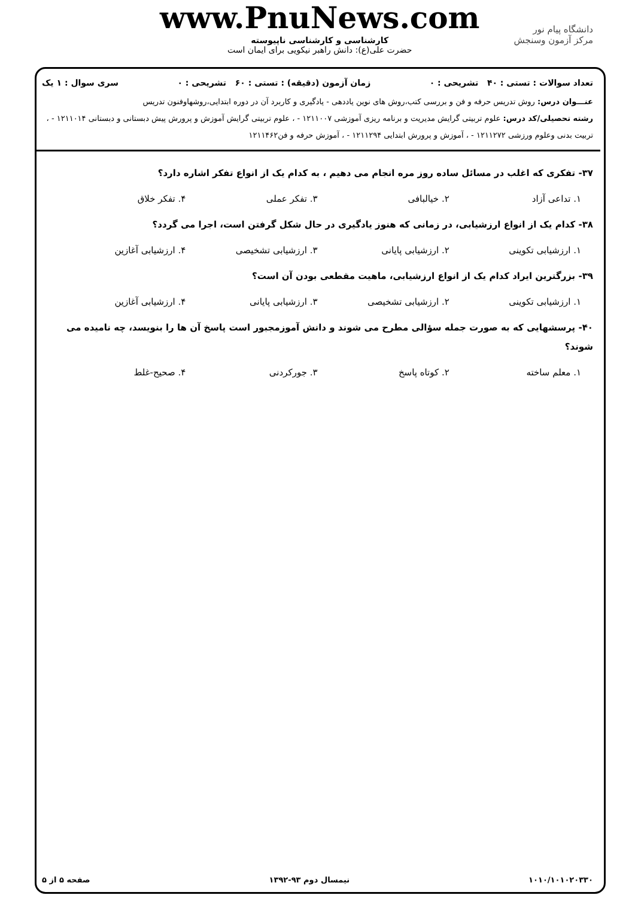دانشگاه پیام نور
مرکز آزمون وسنجش
www.PnuNews.com
کارشناسی و کارشناسی ناپیوسته
حضرت علی(ع): دانش راهبر نیکویی برای ایمان است
تعداد سوالات : تستی : ۴۰ تشریحی : ۰ زمان آزمون (دقیقه) : تستی : ۶۰ تشریحی : ۰ سری سوال : ۱ یک
عنـــوان درس: روش تدریس حرفه و فن و بررسی کتب،روش های نوین یاددهی - یادگیری و کاربرد آن در دوره ابتدایی،روشهاوفنون تدریس
رشته تحصیلی/کد درس: علوم تربیتی گرایش مدیریت و برنامه ریزی آموزشی ۱۲۱۱۰۰۷ - ، علوم تربیتی گرایش آموزش و پرورش پیش دبستانی و دبستانی ۱۲۱۱۰۱۴ - ، تربیت بدنی وعلوم ورزشی ۱۲۱۱۲۷۲ - ، آموزش و پرورش ابتدایی ۱۲۱۱۲۹۴ - ، آموزش حرفه و فن۱۲۱۱۴۶۲
۳۷- تفکری که اغلب در مسائل ساده روز مره انجام می دهیم ، به کدام یک از انواع تفکر اشاره دارد؟
۱. تداعی آزاد ۲. خیالبافی ۳. تفکر عملی ۴. تفکر خلاق
۳۸- کدام یک از انواع ارزشیابی، در زمانی که هنوز یادگیری در حال شکل گرفتن است، اجرا می گردد؟
۱. ارزشیابی تکوینی ۲. ارزشیابی پایانی ۳. ارزشیابی تشخیصی ۴. ارزشیابی آغازین
۳۹- بزرگترین ایراد کدام یک از انواع ارزشیابی، ماهیت مقطعی بودن آن است؟
۱. ارزشیابی تکوینی ۲. ارزشیابی تشخیصی ۳. ارزشیابی پایانی ۴. ارزشیابی آغازین
۴۰- پرسشهایی که به صورت جمله سؤالی مطرح می شوند و دانش آموزمجبور است پاسخ آن ها را بنویسد، چه نامیده می شوند؟
۱. معلم ساخته ۲. کوتاه پاسخ ۳. جورکردنی ۴. صحیح-غلط
۱۰۱۰/۱۰۱۰۲۰۳۳۰ نیمسال دوم ۹۳-۱۳۹۲ صفحه ۵ از ۵